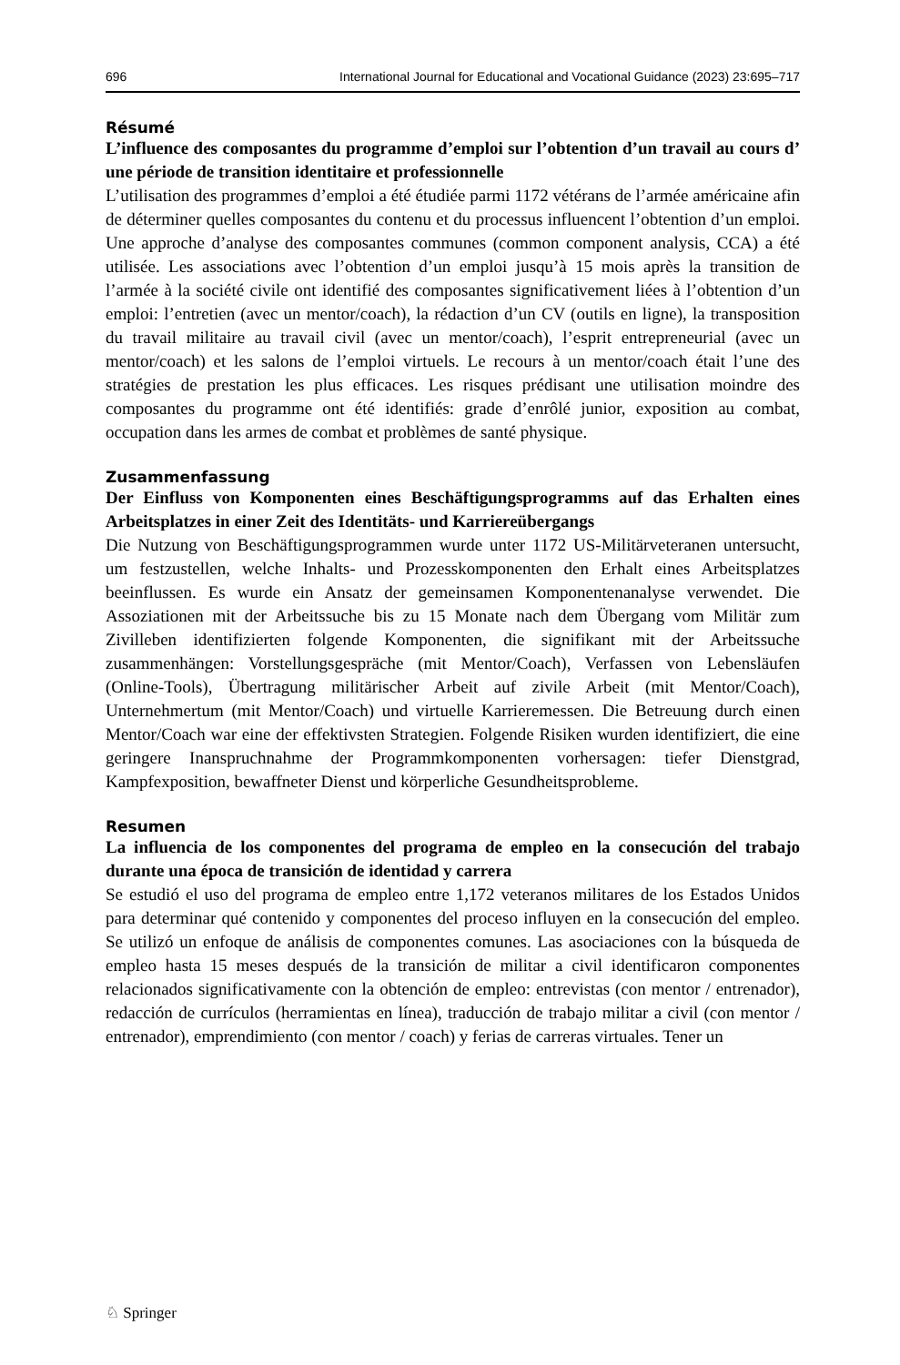696 International Journal for Educational and Vocational Guidance (2023) 23:695–717
Résumé
L’influence des composantes du programme d’emploi sur l’obtention d’un travail au cours d’ une période de transition identitaire et professionnelle
L’utilisation des programmes d’emploi a été étudiée parmi 1172 vétérans de l’armée américaine afin de déterminer quelles composantes du contenu et du processus influencent l’obtention d’un emploi. Une approche d’analyse des composantes communes (common component analysis, CCA) a été utilisée. Les associations avec l’obtention d’un emploi jusqu’à 15 mois après la transition de l’armée à la société civile ont identifié des composantes significativement liées à l’obtention d’un emploi: l’entretien (avec un mentor/coach), la rédaction d’un CV (outils en ligne), la transposition du travail militaire au travail civil (avec un mentor/coach), l’esprit entrepreneurial (avec un mentor/coach) et les salons de l’emploi virtuels. Le recours à un mentor/coach était l’une des stratégies de prestation les plus efficaces. Les risques prédisant une utilisation moindre des composantes du programme ont été identifiés: grade d’enrôlé junior, exposition au combat, occupation dans les armes de combat et problèmes de santé physique.
Zusammenfassung
Der Einfluss von Komponenten eines Beschäftigungsprogramms auf das Erhalten eines Arbeitsplatzes in einer Zeit des Identitäts- und Karriereübergangs
Die Nutzung von Beschäftigungsprogrammen wurde unter 1172 US-Militärveteranen untersucht, um festzustellen, welche Inhalts- und Prozesskomponenten den Erhalt eines Arbeitsplatzes beeinflussen. Es wurde ein Ansatz der gemeinsamen Komponentenanalyse verwendet. Die Assoziationen mit der Arbeitssuche bis zu 15 Monate nach dem Übergang vom Militär zum Zivilleben identifizierten folgende Komponenten, die signifikant mit der Arbeitssuche zusammenhängen: Vorstellungsgespräche (mit Mentor/Coach), Verfassen von Lebensläufen (Online-Tools), Übertragung militärischer Arbeit auf zivile Arbeit (mit Mentor/Coach), Unternehmertum (mit Mentor/Coach) und virtuelle Karrieremessen. Die Betreuung durch einen Mentor/Coach war eine der effektivsten Strategien. Folgende Risiken wurden identifiziert, die eine geringere Inanspruchnahme der Programmkomponenten vorhersagen: tiefer Dienstgrad, Kampfexposition, bewaffneter Dienst und körperliche Gesundheitsprobleme.
Resumen
La influencia de los componentes del programa de empleo en la consecución del trabajo durante una época de transición de identidad y carrera
Se estudió el uso del programa de empleo entre 1,172 veteranos militares de los Estados Unidos para determinar qué contenido y componentes del proceso influyen en la consecución del empleo. Se utilizó un enfoque de análisis de componentes comunes. Las asociaciones con la búsqueda de empleo hasta 15 meses después de la transición de militar a civil identificaron componentes relacionados significativamente con la obtención de empleo: entrevistas (con mentor / entrenador), redacción de currículos (herramientas en línea), traducción de trabajo militar a civil (con mentor / entrenador), emprendimiento (con mentor / coach) y ferias de carreras virtuales. Tener un
♘ Springer